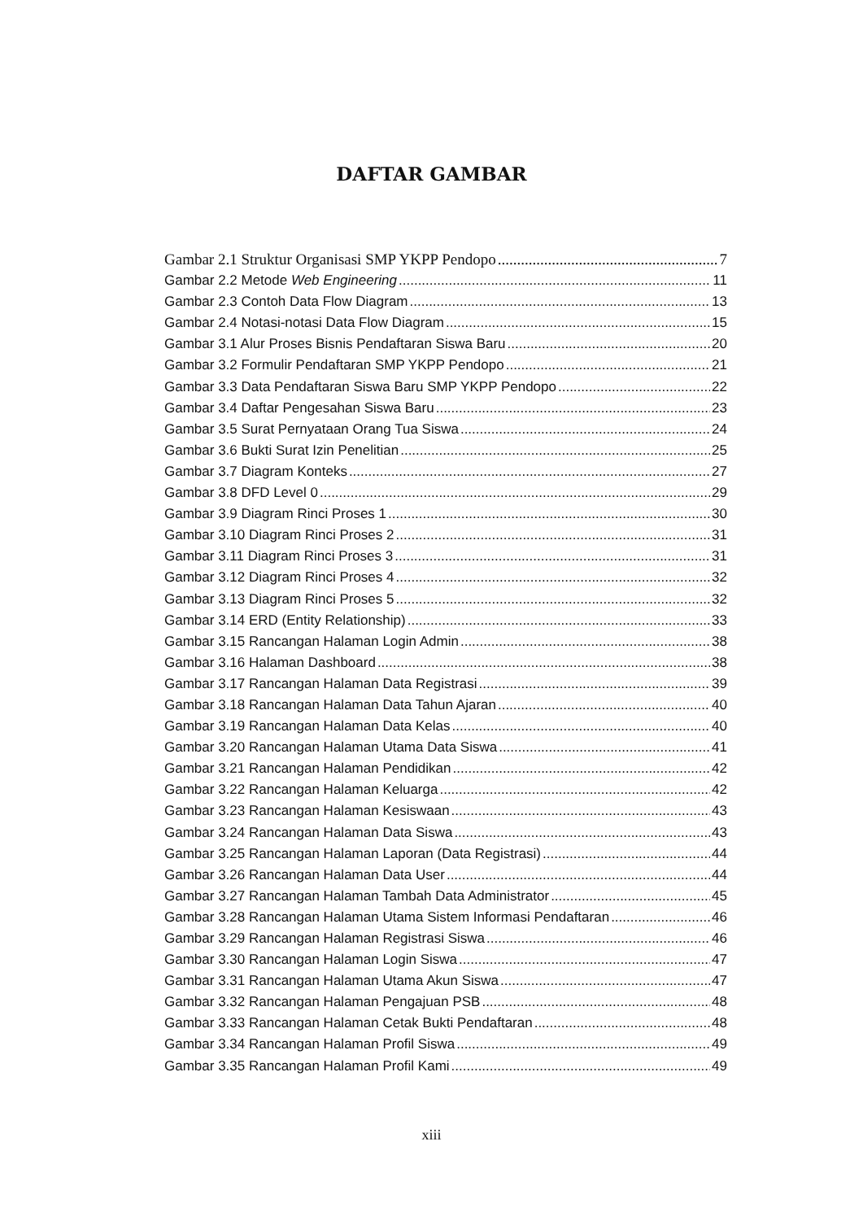DAFTAR GAMBAR
Gambar 2.1 Struktur Organisasi SMP YKPP Pendopo 7
Gambar 2.2 Metode Web Engineering 11
Gambar 2.3 Contoh Data Flow Diagram 13
Gambar 2.4 Notasi-notasi Data Flow Diagram 15
Gambar 3.1 Alur Proses Bisnis Pendaftaran Siswa Baru 20
Gambar 3.2 Formulir Pendaftaran SMP YKPP Pendopo 21
Gambar 3.3 Data Pendaftaran Siswa Baru SMP YKPP Pendopo 22
Gambar 3.4 Daftar Pengesahan Siswa Baru 23
Gambar 3.5 Surat Pernyataan Orang Tua Siswa 24
Gambar 3.6 Bukti Surat Izin Penelitian 25
Gambar 3.7 Diagram Konteks 27
Gambar 3.8 DFD Level 0 29
Gambar 3.9 Diagram Rinci Proses 1 30
Gambar 3.10 Diagram Rinci Proses 2 31
Gambar 3.11 Diagram Rinci Proses 3 31
Gambar 3.12 Diagram Rinci Proses 4 32
Gambar 3.13 Diagram Rinci Proses 5 32
Gambar 3.14 ERD (Entity Relationship) 33
Gambar 3.15 Rancangan Halaman Login Admin 38
Gambar 3.16 Halaman Dashboard 38
Gambar 3.17 Rancangan Halaman Data Registrasi 39
Gambar 3.18 Rancangan Halaman Data Tahun Ajaran 40
Gambar 3.19 Rancangan Halaman Data Kelas 40
Gambar 3.20 Rancangan Halaman Utama Data Siswa 41
Gambar 3.21 Rancangan Halaman Pendidikan 42
Gambar 3.22 Rancangan Halaman Keluarga 42
Gambar 3.23 Rancangan Halaman Kesiswaan 43
Gambar 3.24 Rancangan Halaman Data Siswa 43
Gambar 3.25 Rancangan Halaman Laporan (Data Registrasi) 44
Gambar 3.26 Rancangan Halaman Data User 44
Gambar 3.27 Rancangan Halaman Tambah Data Administrator 45
Gambar 3.28 Rancangan Halaman Utama Sistem Informasi Pendaftaran 46
Gambar 3.29 Rancangan Halaman Registrasi Siswa 46
Gambar 3.30 Rancangan Halaman Login Siswa 47
Gambar 3.31 Rancangan Halaman Utama Akun Siswa 47
Gambar 3.32 Rancangan Halaman Pengajuan PSB 48
Gambar 3.33 Rancangan Halaman Cetak Bukti Pendaftaran 48
Gambar 3.34 Rancangan Halaman Profil Siswa 49
Gambar 3.35 Rancangan Halaman Profil Kami 49
xiii